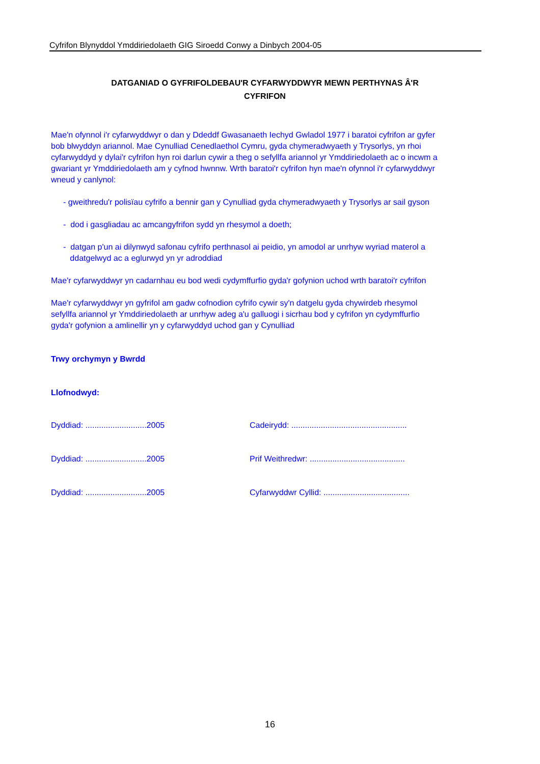Cyfrifon Blynyddol Ymddiriedolaeth GIG Siroedd Conwy a Dinbych 2004-05
DATGANIAD O GYFRIFOLDEBAU'R CYFARWYDDWYR MEWN PERTHYNAS Â'R
CYFRIFON
Mae'n ofynnol i'r cyfarwyddwyr o dan y Ddeddf Gwasanaeth Iechyd Gwladol 1977 i baratoi cyfrifon ar gyfer
bob blwyddyn ariannol. Mae Cynulliad Cenedlaethol Cymru, gyda chymeradwyaeth y Trysorlys, yn rhoi
cyfarwyddyd y dylai'r cyfrifon hyn roi darlun cywir a theg o sefyllfa ariannol yr Ymddiriedolaeth ac o incwm a
gwariant yr Ymddiriedolaeth am y cyfnod hwnnw. Wrth baratoi'r cyfrifon hyn mae'n ofynnol i'r cyfarwyddwyr
wneud y canlynol:
- gweithredu'r polisïau cyfrifo a bennir gan y Cynulliad gyda chymeradwyaeth y Trysorlys ar sail gyson
- dod i gasgliadau ac amcangyfrifon sydd yn rhesymol a doeth;
- datgan p'un ai dilynwyd safonau cyfrifo perthnasol ai peidio, yn amodol ar unrhyw wyriad materol a
ddatgelwyd ac a eglurwyd yn yr adroddiad
Mae'r cyfarwyddwyr yn cadarnhau eu bod wedi cydymffurfio gyda'r gofynion uchod wrth baratoi'r cyfrifon
Mae'r cyfarwyddwyr yn gyfrifol am gadw cofnodion cyfrifo cywir sy'n datgelu gyda chywirdeb rhesymol
sefyllfa ariannol yr Ymddiriedolaeth ar unrhyw adeg a'u galluogi i sicrhau bod y cyfrifon yn cydymffurfio
gyda'r gofynion a amlinellir yn y cyfarwyddyd uchod gan y Cynulliad
Trwy orchymyn y Bwrdd
Llofnodwyd:
Dyddiad: ...........................2005 Cadeirydd: ...................................................
Dyddiad: ...........................2005 Prif Weithredwr: ..........................................
Dyddiad: ...........................2005 Cyfarwyddwr Cyllid: ......................................
16